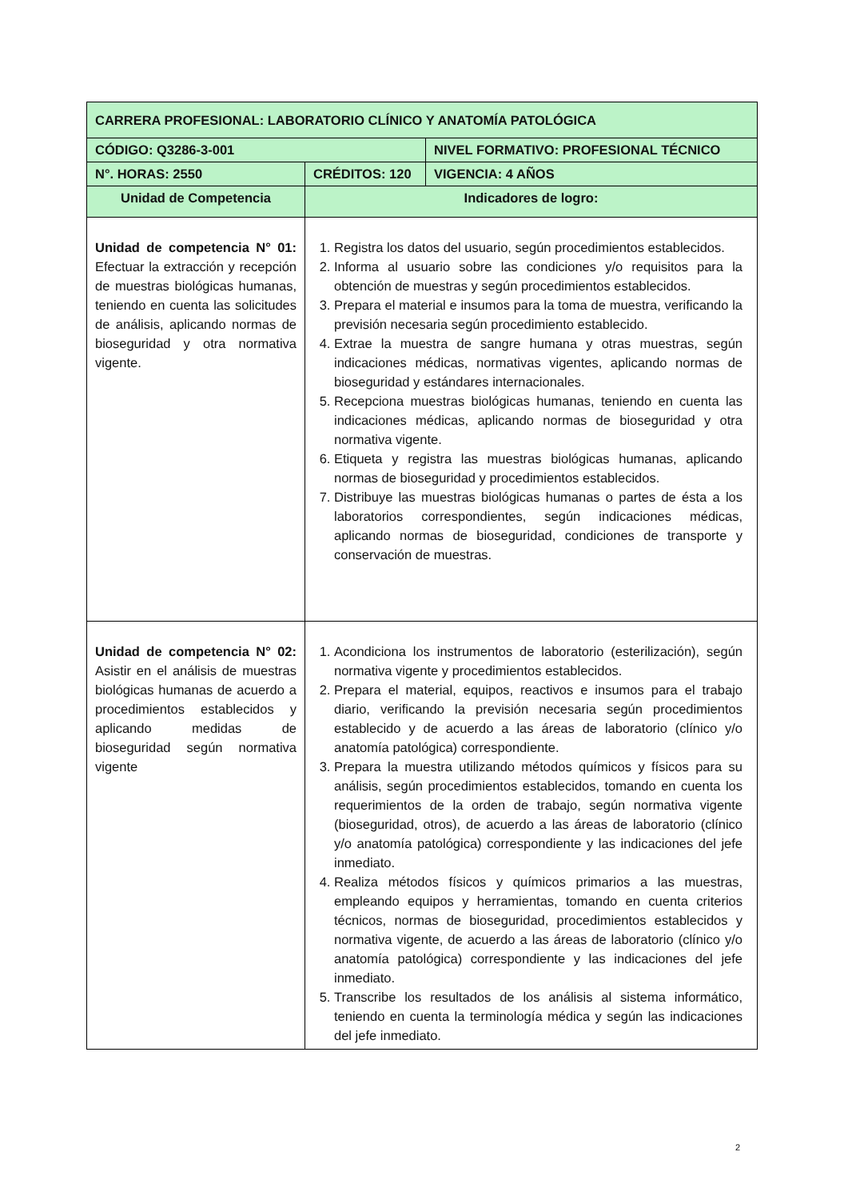| CARRERA PROFESIONAL: LABORATORIO CLÍNICO Y ANATOMÍA PATOLÓGICA | | |
| --- | --- | --- |
| CÓDIGO: Q3286-3-001 | | NIVEL FORMATIVO: PROFESIONAL TÉCNICO |
| N°. HORAS: 2550 | CRÉDITOS: 120 | VIGENCIA: 4 AÑOS |
| Unidad de Competencia | Indicadores de logro: | |
| Unidad de competencia N° 01: Efectuar la extracción y recepción de muestras biológicas humanas, teniendo en cuenta las solicitudes de análisis, aplicando normas de bioseguridad y otra normativa vigente. | 1. Registra los datos del usuario, según procedimientos establecidos. 2. Informa al usuario sobre las condiciones y/o requisitos para la obtención de muestras y según procedimientos establecidos. 3. Prepara el material e insumos para la toma de muestra, verificando la previsión necesaria según procedimiento establecido. 4. Extrae la muestra de sangre humana y otras muestras, según indicaciones médicas, normativas vigentes, aplicando normas de bioseguridad y estándares internacionales. 5. Recepciona muestras biológicas humanas, teniendo en cuenta las indicaciones médicas, aplicando normas de bioseguridad y otra normativa vigente. 6. Etiqueta y registra las muestras biológicas humanas, aplicando normas de bioseguridad y procedimientos establecidos. 7. Distribuye las muestras biológicas humanas o partes de ésta a los laboratorios correspondientes, según indicaciones médicas, aplicando normas de bioseguridad, condiciones de transporte y conservación de muestras. | |
| Unidad de competencia N° 02: Asistir en el análisis de muestras biológicas humanas de acuerdo a procedimientos establecidos y aplicando medidas de bioseguridad según normativa vigente | 1. Acondiciona los instrumentos de laboratorio (esterilización), según normativa vigente y procedimientos establecidos. 2. Prepara el material, equipos, reactivos e insumos para el trabajo diario, verificando la previsión necesaria según procedimientos establecido y de acuerdo a las áreas de laboratorio (clínico y/o anatomía patológica) correspondiente. 3. Prepara la muestra utilizando métodos químicos y físicos para su análisis, según procedimientos establecidos, tomando en cuenta los requerimientos de la orden de trabajo, según normativa vigente (bioseguridad, otros), de acuerdo a las áreas de laboratorio (clínico y/o anatomía patológica) correspondiente y las indicaciones del jefe inmediato. 4. Realiza métodos físicos y químicos primarios a las muestras, empleando equipos y herramientas, tomando en cuenta criterios técnicos, normas de bioseguridad, procedimientos establecidos y normativa vigente, de acuerdo a las áreas de laboratorio (clínico y/o anatomía patológica) correspondiente y las indicaciones del jefe inmediato. 5. Transcribe los resultados de los análisis al sistema informático, teniendo en cuenta la terminología médica y según las indicaciones del jefe inmediato. | |
2